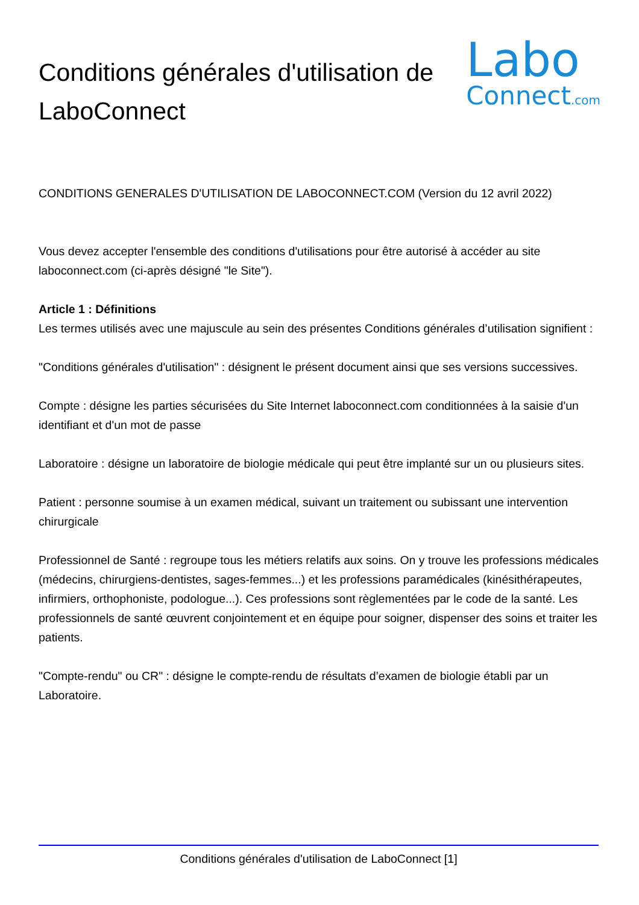Conditions générales d'utilisation de LaboConnect
Labo
Connect.com
CONDITIONS GENERALES D'UTILISATION DE LABOCONNECT.COM (Version du 12 avril 2022)
Vous devez accepter l'ensemble des conditions d'utilisations pour être autorisé à accéder au site laboconnect.com (ci-après désigné "le Site").
Article 1 : Définitions
Les termes utilisés avec une majuscule au sein des présentes Conditions générales d’utilisation signifient :
"Conditions générales d'utilisation" : désignent le présent document ainsi que ses versions successives.
Compte : désigne les parties sécurisées du Site Internet laboconnect.com conditionnées à la saisie d'un identifiant et d'un mot de passe
Laboratoire : désigne un laboratoire de biologie médicale qui peut être implanté sur un ou plusieurs sites.
Patient : personne soumise à un examen médical, suivant un traitement ou subissant une intervention chirurgicale
Professionnel de Santé : regroupe tous les métiers relatifs aux soins. On y trouve les professions médicales (médecins, chirurgiens-dentistes, sages-femmes...) et les professions paramédicales (kinésithérapeutes, infirmiers, orthophoniste, podologue...). Ces professions sont règlementées par le code de la santé. Les professionnels de santé œuvrent conjointement et en équipe pour soigner, dispenser des soins et traiter les patients.
"Compte-rendu" ou CR" : désigne le compte-rendu de résultats d’examen de biologie établi par un Laboratoire.
Conditions générales d'utilisation de LaboConnect [1]